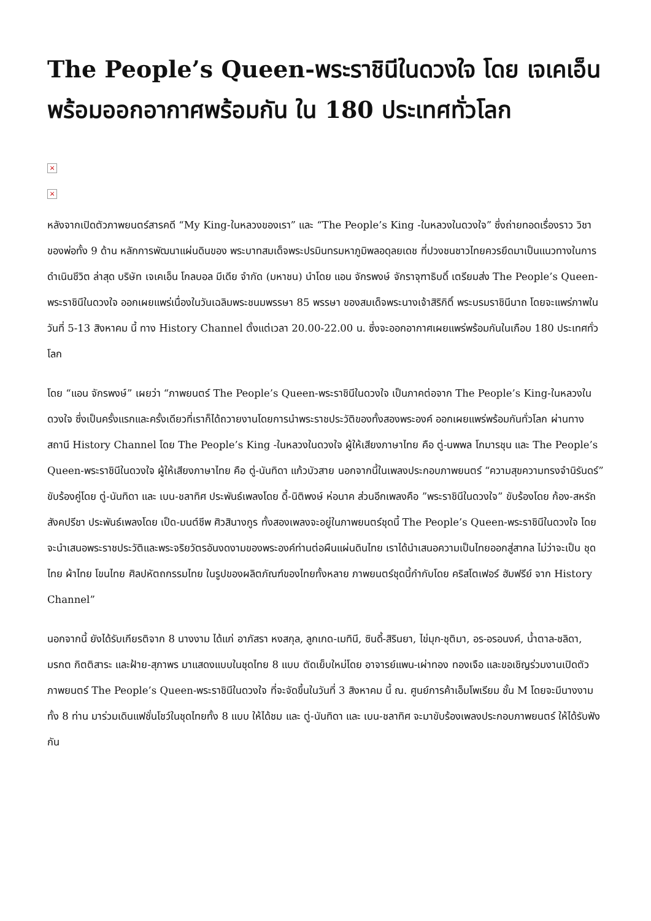The People’s Queen-พระราชินีในดวงใจ โดย เจเคเอ็น พร้อมออกอากาศพร้อมกัน ใน 180 ประเทศทั่วโลก
×
×
หลังจากเปิดตัวภาพยนตร์สารคดี “My King-ในหลวงของเรา” และ “The People’s King -ในหลวงในดวงใจ” ซึ่งถ่ายทอดเรื่องราว วิชาของพ่อทั้ง 9 ด้าน หลักการพัฒนาแผ่นดินของ พระบาทสมเด็จพระปรมินทรมหาภูมิพลอดุลยเดช ที่ปวงชนชาวไทยควรยึดมาเป็นแนวทางในการดำเนินชีวิต ล่าสุด บริษัท เจเคเอ็น โกลบอล มีเดีย จำกัด (มหาชน) นำโดย แอน จักรพงษ์ จักราจุฑาธิบดิ์ เตรียมส่ง The People’s Queen-พระราชินีในดวงใจ ออกเผยแพร่เนื่องในวันเฉลิมพระชนมพรรษา 85 พรรษา ของสมเด็จพระนางเจ้าสิริกิติ์ พระบรมราชินีนาถ โดยจะแพร่ภาพในวันที่ 5-13 สิงหาคม นี้ ทาง History Channel ตั้งแต่เวลา 20.00-22.00 น. ซึ่งจะออกอากาศเผยแพร่พร้อมกันในเกือบ 180 ประเทศทั่วโลก
โดย “แอน จักรพงษ์” เผยว่า “ภาพยนตร์ The People’s Queen-พระราชินีในดวงใจ เป็นภาคต่อจาก The People’s King-ในหลวงในดวงใจ ซึ่งเป็นครั้งแรกและครั้งเดียวที่เราก็ได้ถวายงานโดยการนำพระราชประวัติของทั้งสองพระองค์ ออกเผยแพร่พร้อมกันทั่วโลก ผ่านทางสถานี History Channel โดย The People’s King -ในหลวงในดวงใจ ผู้ให้เสียงภาษาไทย คือ ตู่-นพพล โกมารชุน และ The People’s Queen-พระราชินีในดวงใจ ผู้ให้เสียงภาษาไทย คือ ตู่-นันทิดา แก้วบัวสาย นอกจากนี้ในเพลงประกอบภาพยนตร์ “ความสุขความทรงจำนิรันดร์” ขับร้องคู่โดย ตู่-นันทิดา และ เบน-ชลาทิศ ประพันธ์เพลงโดย ดี้-นิติพงษ์ ห่อนาค ส่วนอีกเพลงคือ ”พระราชินีในดวงใจ” ขับร้องโดย ก้อง-สหรัถ สังคปรีชา ประพันธ์เพลงโดย เป็ด-มนต์ชีพ ศิวสินางกูร ทั้งสองเพลงจะอยู่ในภาพยนตร์ชุดนี้ The People’s Queen-พระราชินีในดวงใจ โดยจะนำเสนอพระราชประวัติและพระจริยวัตรอันงดงามของพระองค์ท่านต่อผืนแผ่นดินไทย เราได้นำเสนอความเป็นไทยออกสู่สากล ไม่ว่าจะเป็น ชุดไทย ผ้าไทย โขนไทย ศิลปหัตถกรรมไทย ในรูปของผลิตภัณฑ์ของไทยทั้งหลาย ภาพยนตร์ชุดนี้กำกับโดย คริสโตเฟอร์ ฮัมฟรีย์ จาก History Channel”
นอกจากนี้ ยังได้รับเกียรติจาก 8 นางงาม ได้แก่ อาภัสรา หงสกุล, ลูกเกด-เมทินี, ซินดี้-สิรินยา, ไข่มุก-ชุติมา, อร-อรอนงค์, น้ำตาล-ชลิดา, มรกต กิตติสาระ และฝ้าย-สุภาพร มาแสดงแบบในชุดไทย 8 แบบ ตัดเย็บใหม่โดย อาจารย์แพน-เผ่าทอง ทองเจือ และขอเชิญร่วมงานเปิดตัวภาพยนตร์ The People’s Queen-พระราชินีในดวงใจ ที่จะจัดขึ้นในวันที่ 3 สิงหาคม นี้ ณ. ศูนย์การค้าเอ็มโพเรียม ชั้น M โดยจะมีนางงามทั้ง 8 ท่าน มาร่วมเดินแฟชั่นโชว์ในชุดไทยทั้ง 8 แบบ ให้ได้ชม และ ตู่-นันทิดา และ เบน-ชลาทิศ จะมาขับร้องเพลงประกอบภาพยนตร์ ให้ได้รับฟังกัน